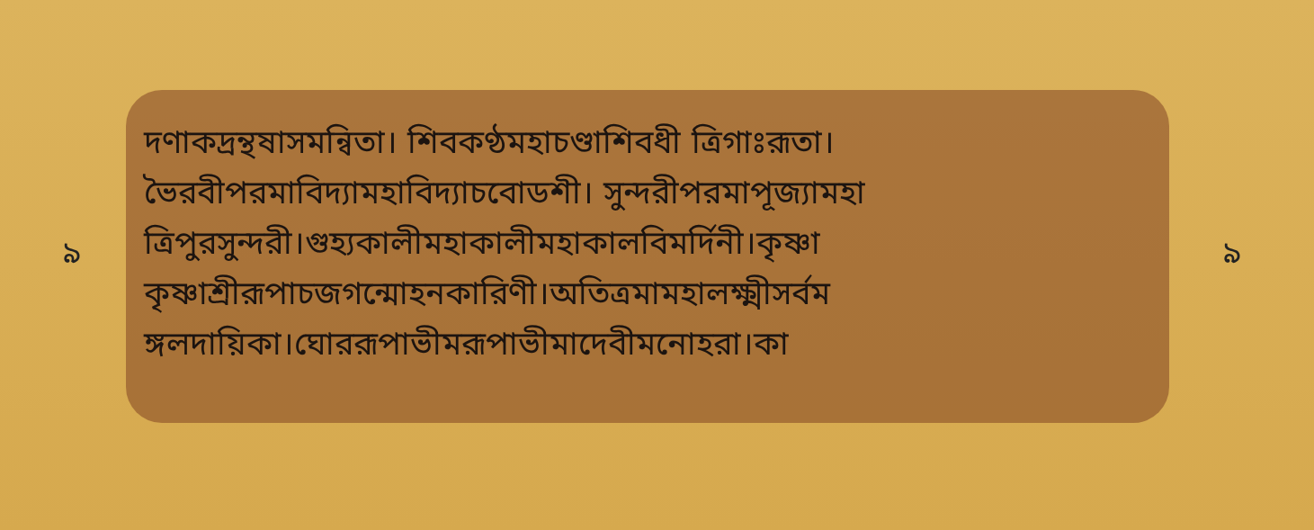৯
দণাকদ্রন্থষাসমন্বিতা। শিবকণ্ঠমহাচণ্ডাশিবধী ত্রিগাঃরূতা।
ভৈরবীপরমাবিদ্যামহাবিদ্যাচবোডশী। সুন্দরীপরমাপূজ্যামহা
ত্রিপুরসুন্দরী।গুহ্যকালীমহাকালীমহাকালবিমর্দিনী।কৃষ্ণা
কৃষ্ণাশ্রীরূপাচজগন্মোহনকারিণী।অতিত্রমামহালক্ষ্মীসর্বম
ঙ্গলদায়িকা।ঘোররূপাভীমরূপাভীমাদেবীমনোহরা।কা
৯